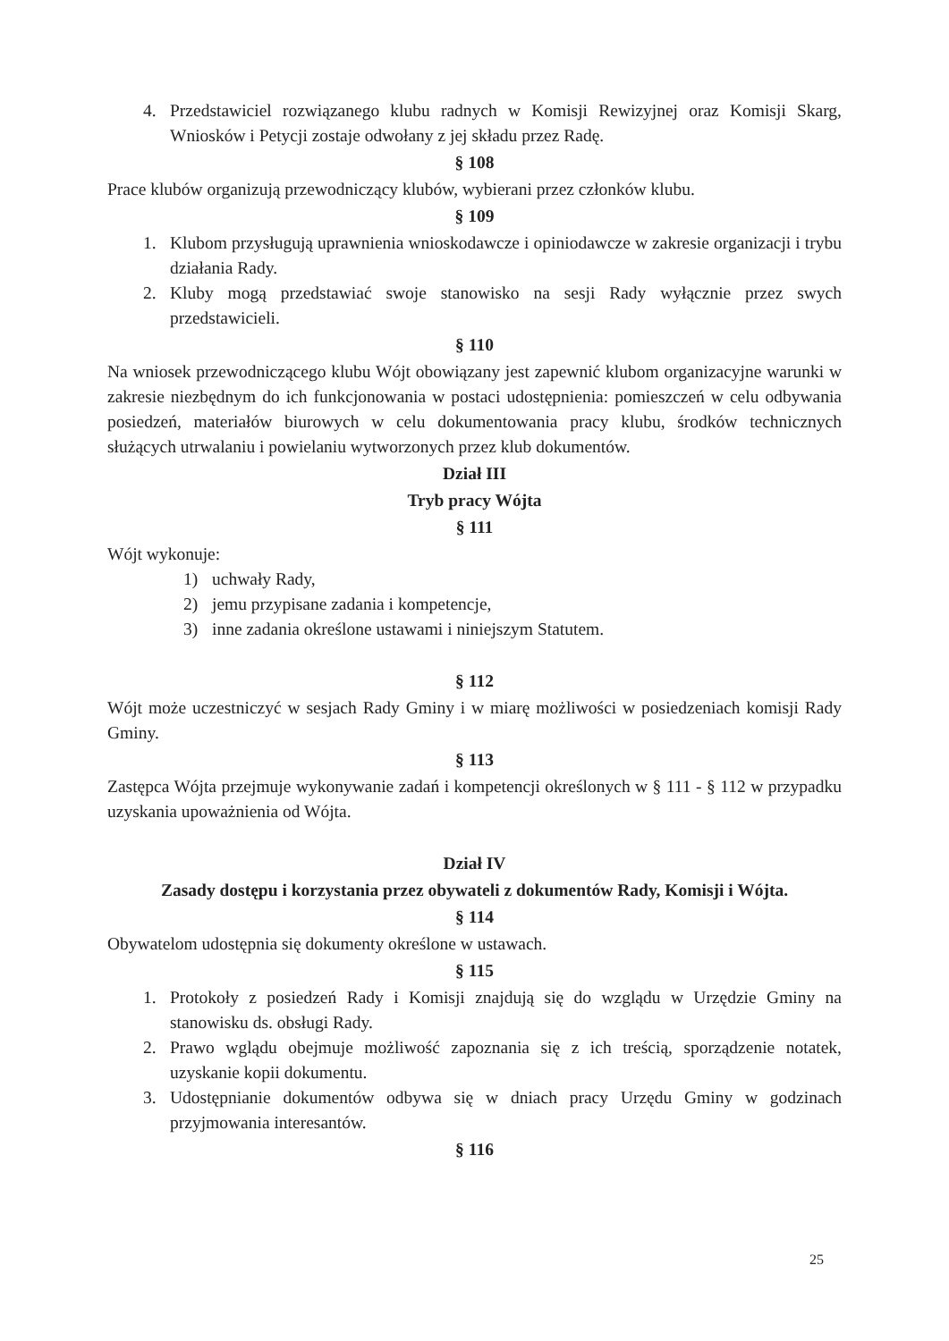4. Przedstawiciel rozwiązanego klubu radnych w Komisji Rewizyjnej oraz Komisji Skarg, Wniosków i Petycji zostaje odwołany z jej składu przez Radę.
§ 108
Prace klubów organizują przewodniczący klubów, wybierani przez członków klubu.
§ 109
1. Klubom przysługują uprawnienia wnioskodawcze i opiniodawcze w zakresie organizacji i trybu działania Rady.
2. Kluby mogą przedstawiać swoje stanowisko na sesji Rady wyłącznie przez swych przedstawicieli.
§ 110
Na wniosek przewodniczącego klubu Wójt obowiązany jest zapewnić klubom organizacyjne warunki w zakresie niezbędnym do ich funkcjonowania w postaci udostępnienia: pomieszczeń w celu odbywania posiedzeń, materiałów biurowych w celu dokumentowania pracy klubu, środków technicznych służących utrwalaniu i powielaniu wytworzonych przez klub dokumentów.
Dział III
Tryb pracy Wójta
§ 111
Wójt wykonuje:
1) uchwały Rady,
2) jemu przypisane zadania i kompetencje,
3) inne zadania określone ustawami i niniejszym Statutem.
§ 112
Wójt może uczestniczyć w sesjach Rady Gminy i w miarę możliwości w posiedzeniach komisji Rady Gminy.
§ 113
Zastępca Wójta przejmuje wykonywanie zadań i kompetencji określonych w § 111 - § 112 w przypadku uzyskania upoważnienia od Wójta.
Dział IV
Zasady dostępu i korzystania przez obywateli z dokumentów Rady, Komisji i Wójta.
§ 114
Obywatelom udostępnia się dokumenty określone w ustawach.
§ 115
1. Protokoły z posiedzeń Rady i Komisji znajdują się do wzglądu w Urzędzie Gminy na stanowisku ds. obsługi Rady.
2. Prawo wglądu obejmuje możliwość zapoznania się z ich treścią, sporządzenie notatek, uzyskanie kopii dokumentu.
3. Udostępnianie dokumentów odbywa się w dniach pracy Urzędu Gminy w godzinach przyjmowania interesantów.
§ 116
25